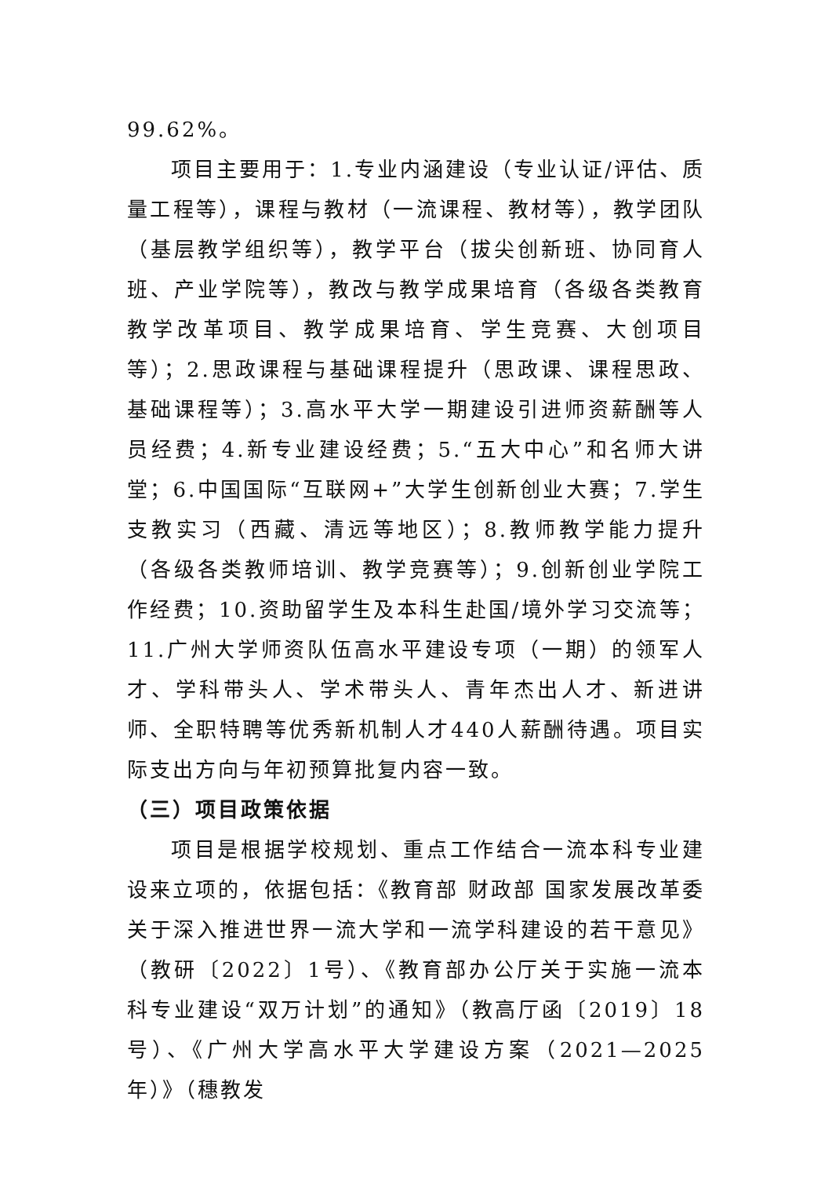99.62%。
项目主要用于：1.专业内涵建设（专业认证/评估、质量工程等），课程与教材（一流课程、教材等），教学团队（基层教学组织等），教学平台（拔尖创新班、协同育人班、产业学院等），教改与教学成果培育（各级各类教育教学改革项目、教学成果培育、学生竞赛、大创项目等）；2.思政课程与基础课程提升（思政课、课程思政、基础课程等）；3.高水平大学一期建设引进师资薪酬等人员经费；4.新专业建设经费；5.“五大中心”和名师大讲堂；6.中国国际“互联网+”大学生创新创业大赛；7.学生支教实习（西藏、清远等地区）；8.教师教学能力提升（各级各类教师培训、教学竞赛等）；9.创新创业学院工作经费；10.资助留学生及本科生赴国/境外学习交流等；11.广州大学师资队伍高水平建设专项（一期）的领军人才、学科带头人、学术带头人、青年杰出人才、新进讲师、全职特聘等优秀新机制人才440人薪酬待遇。项目实际支出方向与年初预算批复内容一致。
（三）项目政策依据
项目是根据学校规划、重点工作结合一流本科专业建设来立项的，依据包括：《教育部 财政部 国家发展改革委关于深入推进世界一流大学和一流学科建设的若干意见》（教研〔2022〕1号）、《教育部办公厅关于实施一流本科专业建设“双万计划”的通知》（教高厅函〔2019〕18号）、《广州大学高水平大学建设方案（2021—2025年）》（穗教发